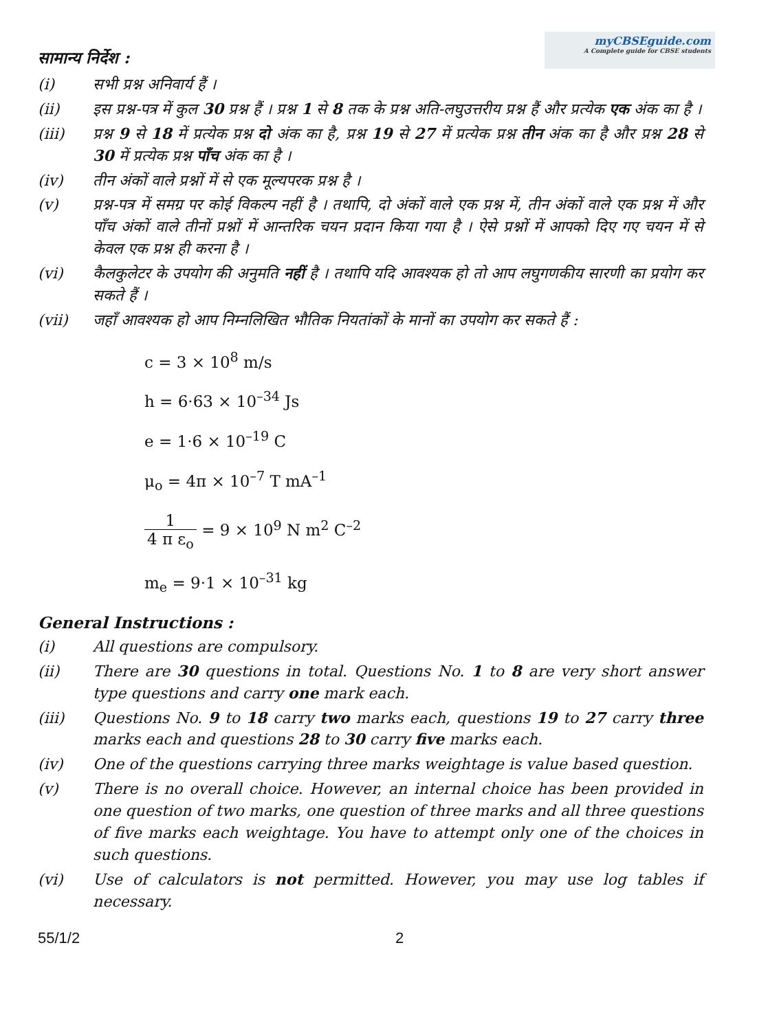myCBSEguide.com
A Complete guide for CBSE students
सामान्य निर्देश :
(i) सभी प्रश्न अनिवार्य हैं ।
(ii) इस प्रश्न-पत्र में कुल 30 प्रश्न हैं । प्रश्न 1 से 8 तक के प्रश्न अति-लघुउत्तरीय प्रश्न हैं और प्रत्येक एक अंक का है ।
(iii) प्रश्न 9 से 18 में प्रत्येक प्रश्न दो अंक का है, प्रश्न 19 से 27 में प्रत्येक प्रश्न तीन अंक का है और प्रश्न 28 से 30 में प्रत्येक प्रश्न पाँच अंक का है ।
(iv) तीन अंकों वाले प्रश्नों में से एक मूल्यपरक प्रश्न है ।
(v) प्रश्न-पत्र में समग्र पर कोई विकल्प नहीं है । तथापि, दो अंकों वाले एक प्रश्न में, तीन अंकों वाले एक प्रश्न में और पाँच अंकों वाले तीनों प्रश्नों में आन्तरिक चयन प्रदान किया गया है । ऐसे प्रश्नों में आपको दिए गए चयन में से केवल एक प्रश्न ही करना है ।
(vi) कैलकुलेटर के उपयोग की अनुमति नहीं है । तथापि यदि आवश्यक हो तो आप लघुगणकीय सारणी का प्रयोग कर सकते हैं ।
(vii) जहाँ आवश्यक हो आप निम्नलिखित भौतिक नियतांकों के मानों का उपयोग कर सकते हैं :
c = 3 × 10<sup>8</sup> m/s
h = 6·63 × 10<sup>–34</sup> Js
e = 1·6 × 10<sup>–19</sup> C
μ<sub>o</sub> = 4π × 10<sup>–7</sup> T mA<sup>–1</sup>
1 4 π ε<sub>o</sub> = 9 × 10<sup>9</sup> N m<sup>2</sup> C<sup>–2</sup>
m<sub>e</sub> = 9·1 × 10<sup>–31</sup> kg
General Instructions :
(i) All questions are compulsory.
(ii) There are 30 questions in total. Questions No. 1 to 8 are very short answer type questions and carry one mark each.
(iii) Questions No. 9 to 18 carry two marks each, questions 19 to 27 carry three marks each and questions 28 to 30 carry five marks each.
(iv) One of the questions carrying three marks weightage is value based question.
(v) There is no overall choice. However, an internal choice has been provided in one question of two marks, one question of three marks and all three questions of five marks each weightage. You have to attempt only one of the choices in such questions.
(vi) Use of calculators is not permitted. However, you may use log tables if necessary.
55/1/2 2